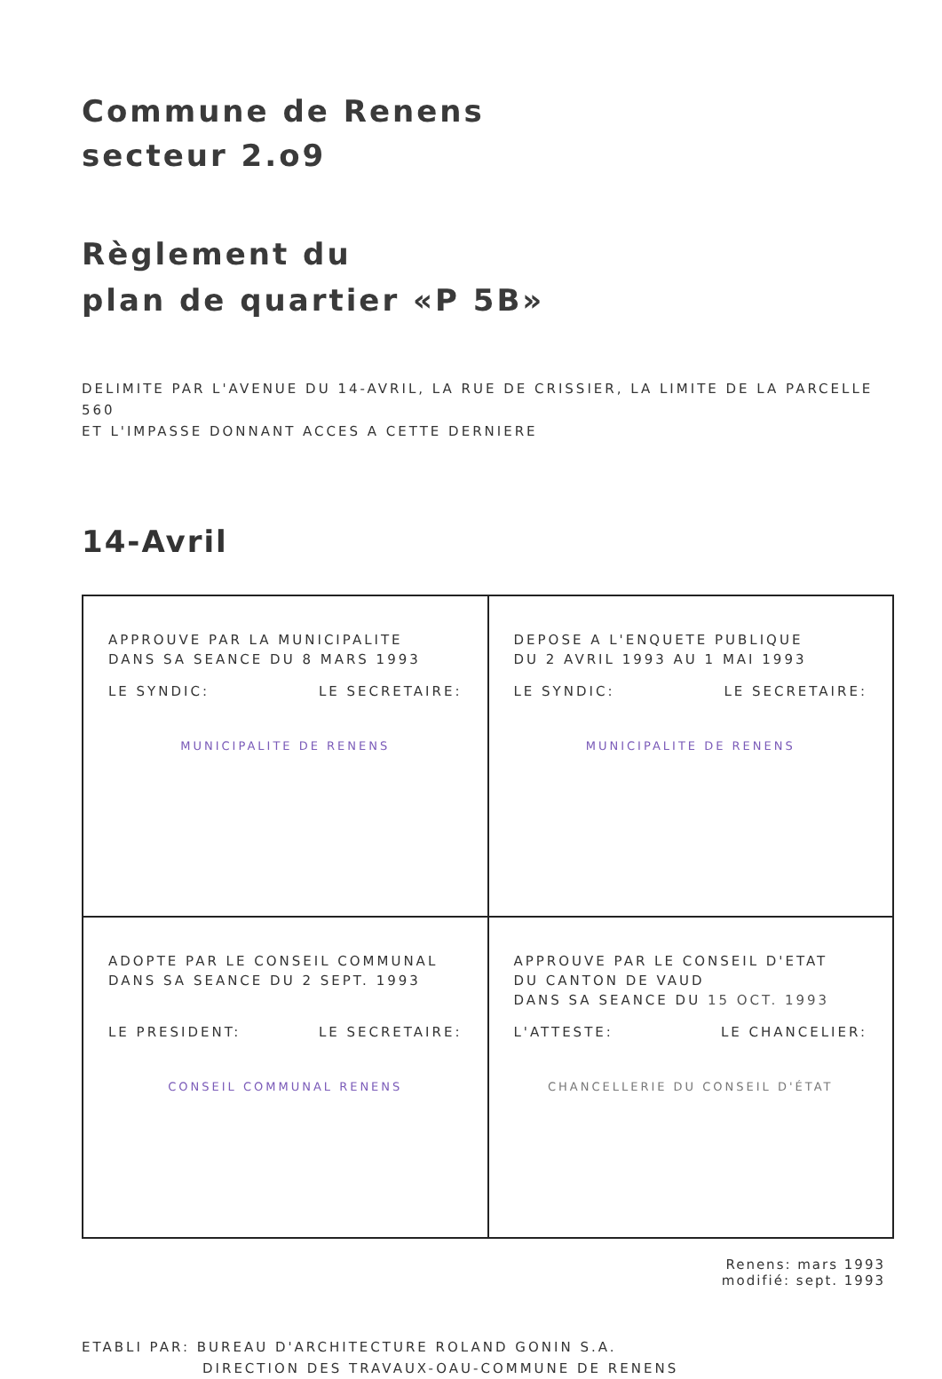Commune de Renens
secteur 2.o9
Règlement du
plan de quartier «P 5B»
DELIMITE PAR L'AVENUE DU 14-AVRIL, LA RUE DE CRISSIER, LA LIMITE DE LA PARCELLE 560
ET L'IMPASSE DONNANT ACCES A CETTE DERNIERE
14-Avril
| APPROUVE PAR LA MUNICIPALITE DANS SA SEANCE DU 8 MARS 1993 LE SYNDIC: LE SECRETAIRE: MUNICIPALITE DE RENENS | DEPOSE A L'ENQUETE PUBLIQUE DU 2 AVRIL 1993 AU 1 MAI 1993 LE SYNDIC: LE SECRETAIRE: MUNICIPALITE DE RENENS |
| ADOPTE PAR LE CONSEIL COMMUNAL DANS SA SEANCE DU 2 SEPT. 1993 LE PRESIDENT: LE SECRETAIRE: CONSEIL COMMUNAL RENENS | APPROUVE PAR LE CONSEIL D'ETAT DU CANTON DE VAUD DANS SA SEANCE DU 15 OCT. 1993 L'ATTESTE: LE CHANCELIER: CHANCELLERIE DU CONSEIL D'ÉTAT |
Renens: mars 1993
modifié: sept. 1993
ETABLI PAR: BUREAU D'ARCHITECTURE ROLAND GONIN S.A.
DIRECTION DES TRAVAUX-OAU-COMMUNE DE RENENS